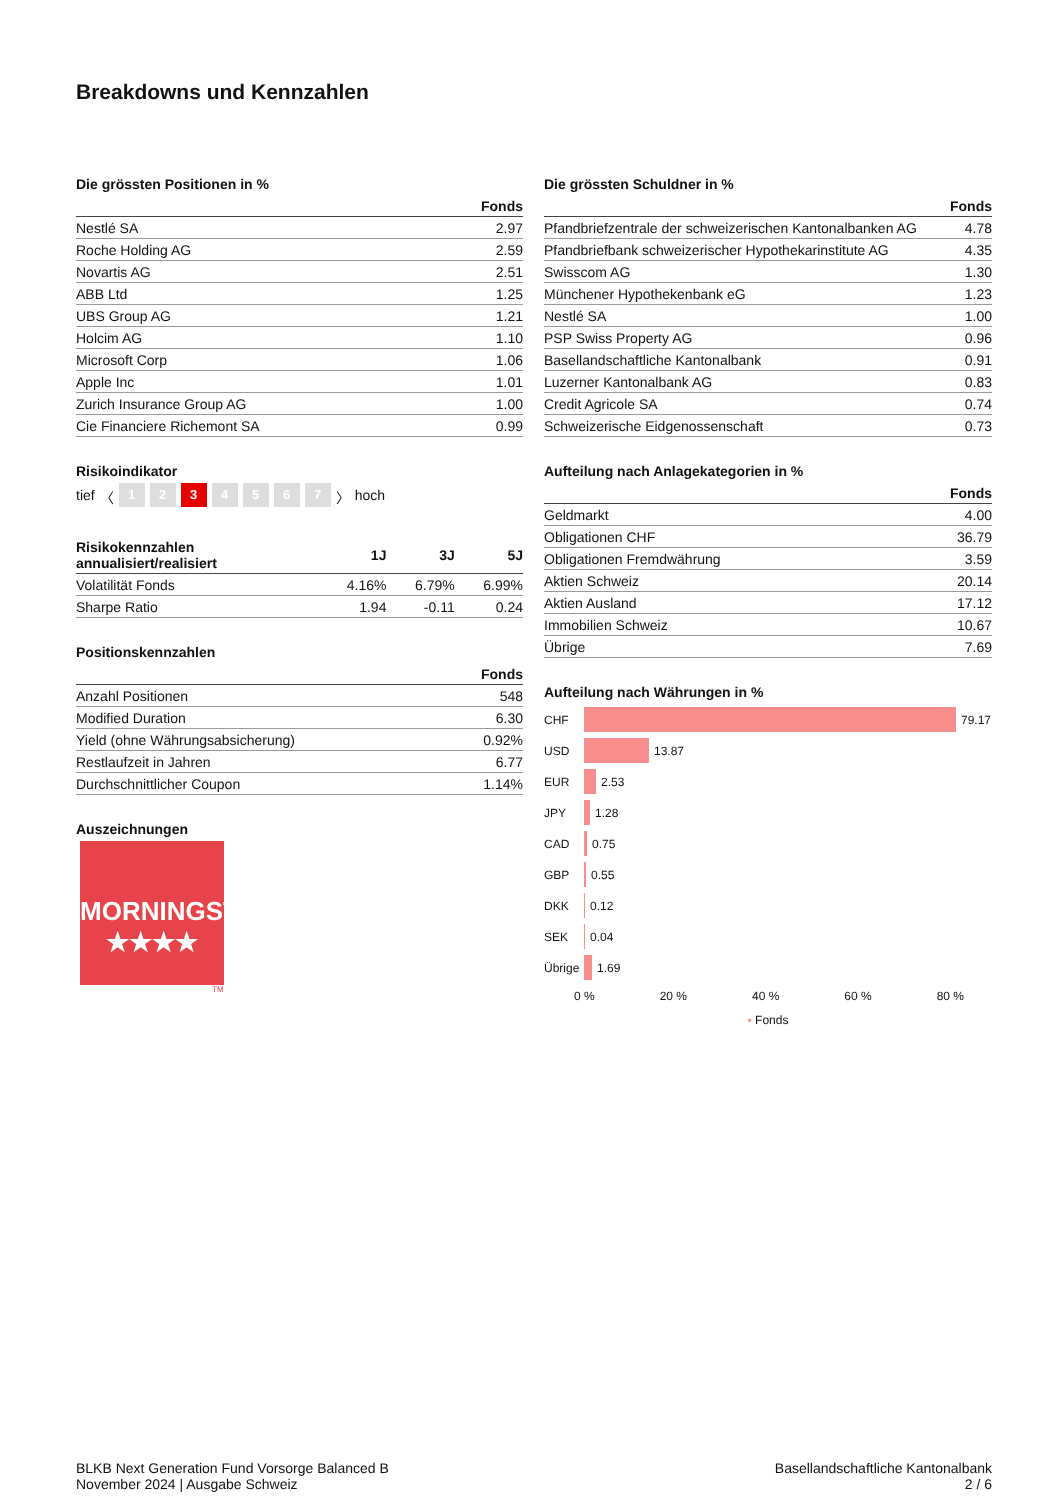Breakdowns und Kennzahlen
Die grössten Positionen in %
| | Fonds |
| --- | --- |
| Nestlé SA | 2.97 |
| Roche Holding AG | 2.59 |
| Novartis AG | 2.51 |
| ABB Ltd | 1.25 |
| UBS Group AG | 1.21 |
| Holcim AG | 1.10 |
| Microsoft Corp | 1.06 |
| Apple Inc | 1.01 |
| Zurich Insurance Group AG | 1.00 |
| Cie Financiere Richemont SA | 0.99 |
Risikoindikator
tief 〈 1 2 3 4567 〉 hoch
| Risikokennzahlen annualisiert/realisiert | 1J | 3J | 5J |
| --- | --- | --- | --- |
| Volatilität Fonds | 4.16% | 6.79% | 6.99% |
| Sharpe Ratio | 1.94 | -0.11 | 0.24 |
Positionskennzahlen
| | Fonds |
| --- | --- |
| Anzahl Positionen | 548 |
| Modified Duration | 6.30 |
| Yield (ohne Währungsabsicherung) | 0.92% |
| Restlaufzeit in Jahren | 6.77 |
| Durchschnittlicher Coupon | 1.14% |
Auszeichnungen
MORNINGSTAR
★★★★
TM
Die grössten Schuldner in %
| | Fonds |
| --- | --- |
| Pfandbriefzentrale der schweizerischen Kantonalbanken AG | 4.78 |
| Pfandbriefbank schweizerischer Hypothekarinstitute AG | 4.35 |
| Swisscom AG | 1.30 |
| Münchener Hypothekenbank eG | 1.23 |
| Nestlé SA | 1.00 |
| PSP Swiss Property AG | 0.96 |
| Basellandschaftliche Kantonalbank | 0.91 |
| Luzerner Kantonalbank AG | 0.83 |
| Credit Agricole SA | 0.74 |
| Schweizerische Eidgenossenschaft | 0.73 |
Aufteilung nach Anlagekategorien in %
| | Fonds |
| --- | --- |
| Geldmarkt | 4.00 |
| Obligationen CHF | 36.79 |
| Obligationen Fremdwährung | 3.59 |
| Aktien Schweiz | 20.14 |
| Aktien Ausland | 17.12 |
| Immobilien Schweiz | 10.67 |
| Übrige | 7.69 |
Aufteilung nach Währungen in %
CHF
79.17
USD
13.87
EUR
2.53
JPY
1.28
CAD
0.75
GBP
0.55
DKK
0.12
SEK
0.04
Übrige
1.69
0 % 20 % 40 % 60 % 80 %
▪ Fonds
BLKB Next Generation Fund Vorsorge Balanced B
November 2024 | Ausgabe Schweiz
Basellandschaftliche Kantonalbank
2 / 6